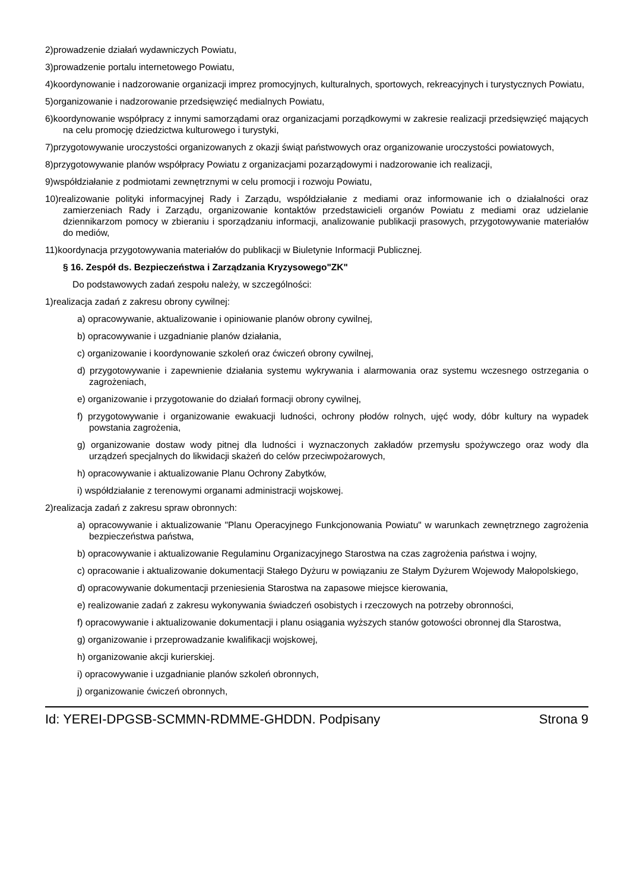2)prowadzenie działań wydawniczych Powiatu,
3)prowadzenie portalu internetowego Powiatu,
4)koordynowanie i nadzorowanie organizacji imprez promocyjnych, kulturalnych, sportowych, rekreacyjnych i turystycznych Powiatu,
5)organizowanie i nadzorowanie przedsięwzięć medialnych Powiatu,
6)koordynowanie współpracy z innymi samorządami oraz organizacjami porządkowymi w zakresie realizacji przedsięwzięć mających na celu promocję dziedzictwa kulturowego i turystyki,
7)przygotowywanie uroczystości organizowanych z okazji świąt państwowych oraz organizowanie uroczystości powiatowych,
8)przygotowywanie planów współpracy Powiatu z organizacjami pozarządowymi i nadzorowanie ich realizacji,
9)współdziałanie z podmiotami zewnętrznymi w celu promocji i rozwoju Powiatu,
10)realizowanie polityki informacyjnej Rady i Zarządu, współdziałanie z mediami oraz informowanie ich o działalności oraz zamierzeniach Rady i Zarządu, organizowanie kontaktów przedstawicieli organów Powiatu z mediami oraz udzielanie dziennikarzom pomocy w zbieraniu i sporządzaniu informacji, analizowanie publikacji prasowych, przygotowywanie materiałów do mediów,
11)koordynacja przygotowywania materiałów do publikacji w Biuletynie Informacji Publicznej.
§ 16. Zespół ds. Bezpieczeństwa i Zarządzania Kryzysowego"ZK"
Do podstawowych zadań zespołu należy, w szczególności:
1)realizacja zadań z zakresu obrony cywilnej:
a) opracowywanie, aktualizowanie i opiniowanie planów obrony cywilnej,
b) opracowywanie i uzgadnianie planów działania,
c) organizowanie i koordynowanie szkoleń oraz ćwiczeń obrony cywilnej,
d) przygotowywanie i zapewnienie działania systemu wykrywania i alarmowania oraz systemu wczesnego ostrzegania o zagrożeniach,
e) organizowanie i przygotowanie do działań formacji obrony cywilnej,
f) przygotowywanie i organizowanie ewakuacji ludności, ochrony płodów rolnych, ujęć wody, dóbr kultury na wypadek powstania zagrożenia,
g) organizowanie dostaw wody pitnej dla ludności i wyznaczonych zakładów przemysłu spożywczego oraz wody dla urządzeń specjalnych do likwidacji skażeń do celów przeciwpożarowych,
h) opracowywanie i aktualizowanie Planu Ochrony Zabytków,
i) współdziałanie z terenowymi organami administracji wojskowej.
2)realizacja zadań z zakresu spraw obronnych:
a) opracowywanie i aktualizowanie "Planu Operacyjnego Funkcjonowania Powiatu" w warunkach zewnętrznego zagrożenia bezpieczeństwa państwa,
b) opracowywanie i aktualizowanie Regulaminu Organizacyjnego Starostwa na czas zagrożenia państwa i wojny,
c) opracowanie i aktualizowanie dokumentacji Stałego Dyżuru w powiązaniu ze Stałym Dyżurem Wojewody Małopolskiego,
d) opracowywanie dokumentacji przeniesienia Starostwa na zapasowe miejsce kierowania,
e) realizowanie zadań z zakresu wykonywania świadczeń osobistych i rzeczowych na potrzeby obronności,
f) opracowywanie i aktualizowanie dokumentacji i planu osiągania wyższych stanów gotowości obronnej dla Starostwa,
g) organizowanie i przeprowadzanie kwalifikacji wojskowej,
h) organizowanie akcji kurierskiej.
i) opracowywanie i uzgadnianie planów szkoleń obronnych,
j) organizowanie ćwiczeń obronnych,
Id: YEREI-DPGSB-SCMMN-RDMME-GHDDN. Podpisany Strona 9